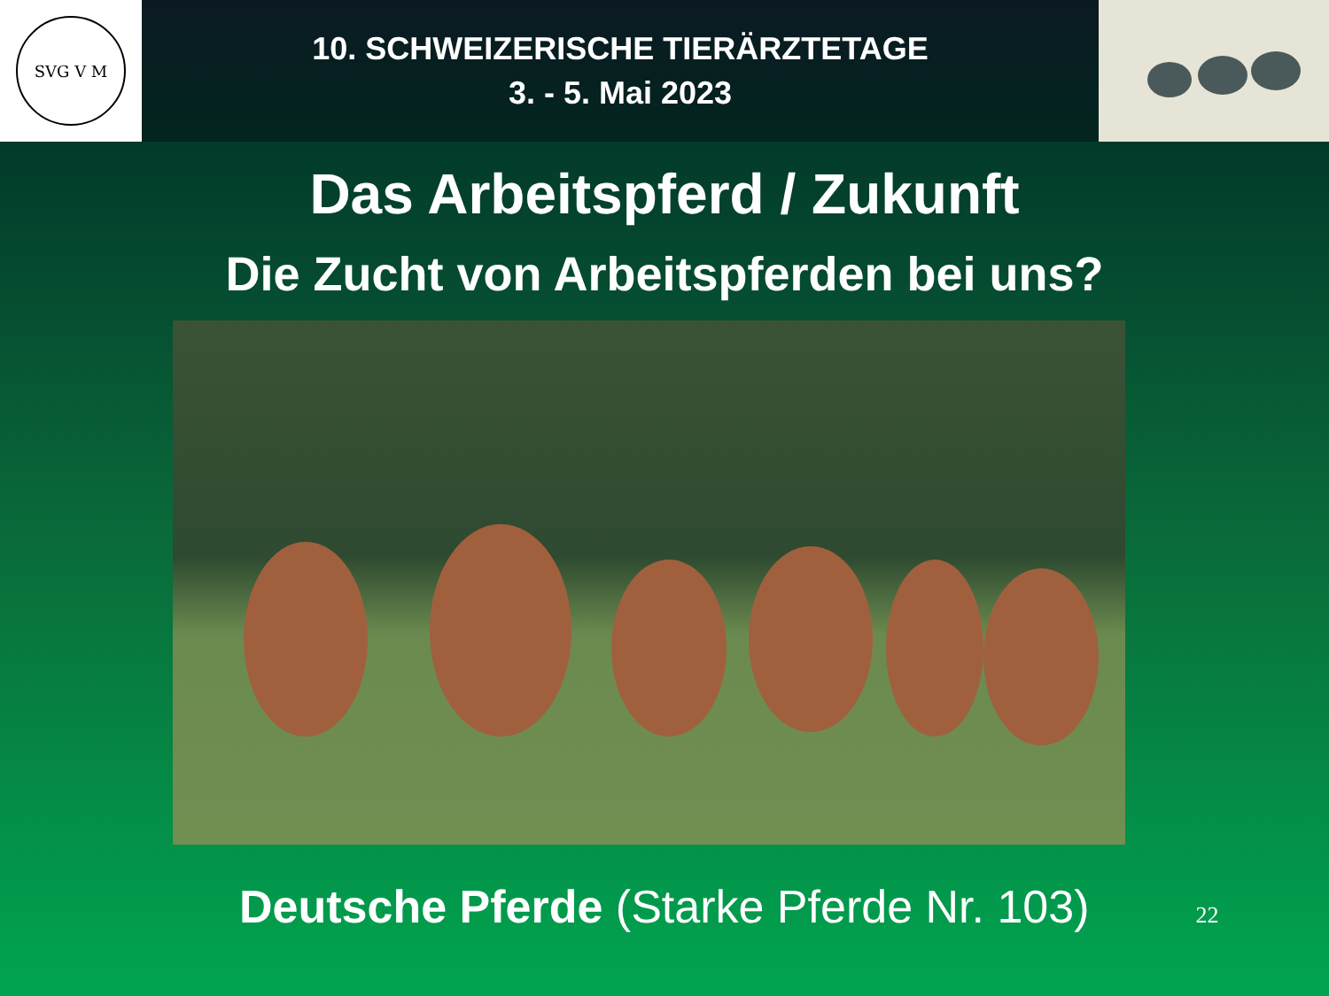SVG V M
10. SCHWEIZERISCHE TIERÄRZTETAGE
3. - 5. Mai 2023
Das Arbeitspferd / Zukunft
Die Zucht von Arbeitspferden bei uns?
Deutsche Pferde (Starke Pferde Nr. 103) 22